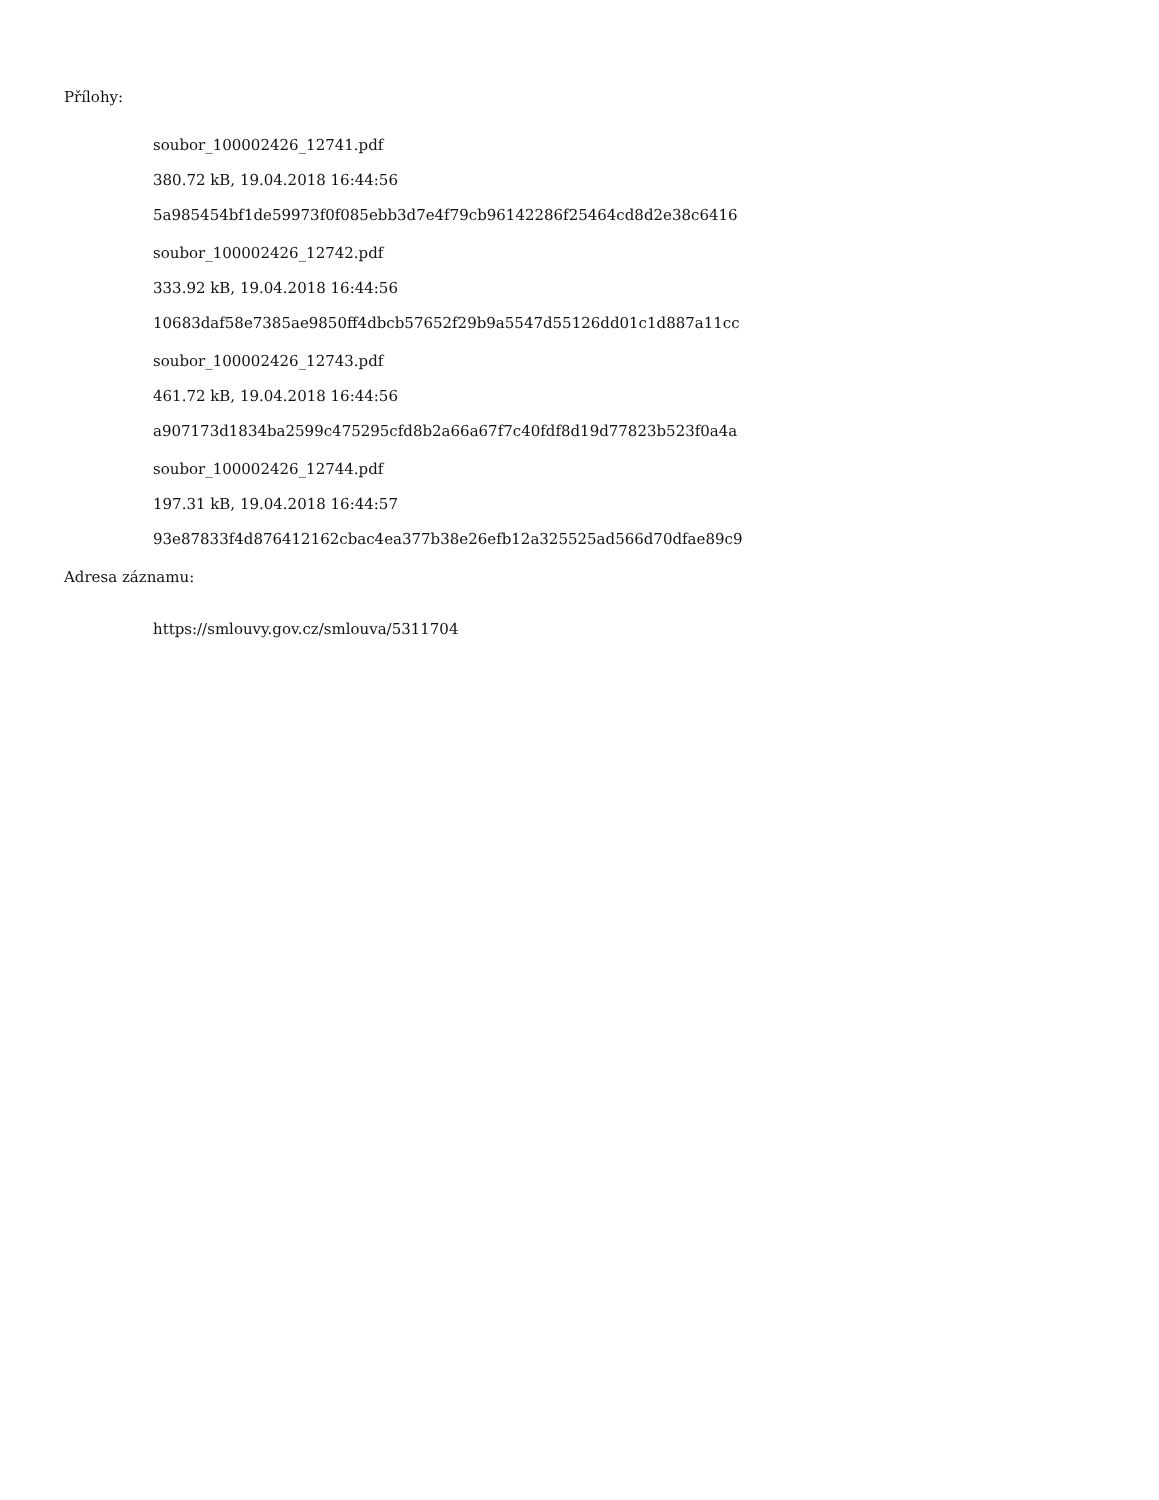Přílohy:
soubor_100002426_12741.pdf
380.72 kB, 19.04.2018 16:44:56
5a985454bf1de59973f0f085ebb3d7e4f79cb96142286f25464cd8d2e38c6416
soubor_100002426_12742.pdf
333.92 kB, 19.04.2018 16:44:56
10683daf58e7385ae9850ff4dbcb57652f29b9a5547d55126dd01c1d887a11cc
soubor_100002426_12743.pdf
461.72 kB, 19.04.2018 16:44:56
a907173d1834ba2599c475295cfd8b2a66a67f7c40fdf8d19d77823b523f0a4a
soubor_100002426_12744.pdf
197.31 kB, 19.04.2018 16:44:57
93e87833f4d876412162cbac4ea377b38e26efb12a325525ad566d70dfae89c9
Adresa záznamu:
https://smlouvy.gov.cz/smlouva/5311704